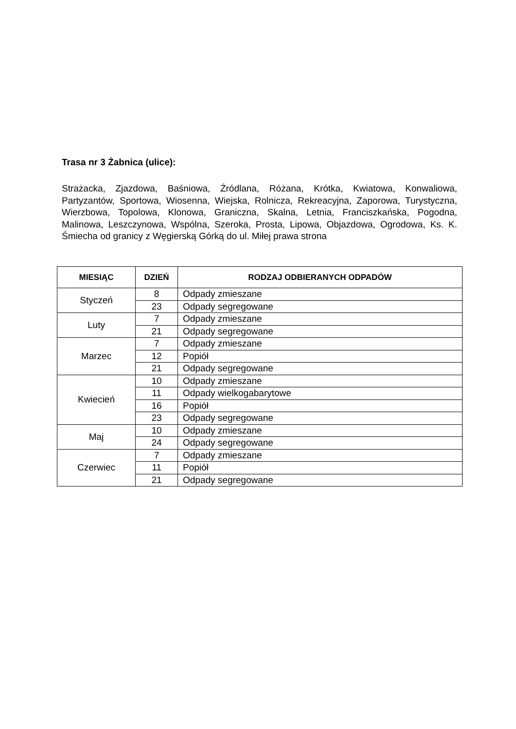Trasa nr 3 Żabnica (ulice):
Strażacka, Zjazdowa, Baśniowa, Źródlana, Różana, Krótka, Kwiatowa, Konwaliowa, Partyzantów, Sportowa, Wiosenna, Wiejska, Rolnicza, Rekreacyjna, Zaporowa, Turystyczna, Wierzbowa, Topolowa, Klonowa, Graniczna, Skalna, Letnia, Franciszkańska, Pogodna, Malinowa, Leszczynowa, Wspólna, Szeroka, Prosta, Lipowa, Objazdowa, Ogrodowa, Ks. K. Śmiecha od granicy z Węgierską Górką do ul. Miłej prawa strona
| MIESIĄC | DZIEŃ | RODZAJ ODBIERANYCH ODPADÓW |
| --- | --- | --- |
| Styczeń | 8 | Odpady zmieszane |
| | 23 | Odpady segregowane |
| Luty | 7 | Odpady zmieszane |
| | 21 | Odpady segregowane |
| Marzec | 7 | Odpady zmieszane |
| | 12 | Popiół |
| | 21 | Odpady segregowane |
| Kwiecień | 10 | Odpady zmieszane |
| | 11 | Odpady wielkogabarytowe |
| | 16 | Popiół |
| | 23 | Odpady segregowane |
| Maj | 10 | Odpady zmieszane |
| | 24 | Odpady segregowane |
| Czerwiec | 7 | Odpady zmieszane |
| | 11 | Popiół |
| | 21 | Odpady segregowane |